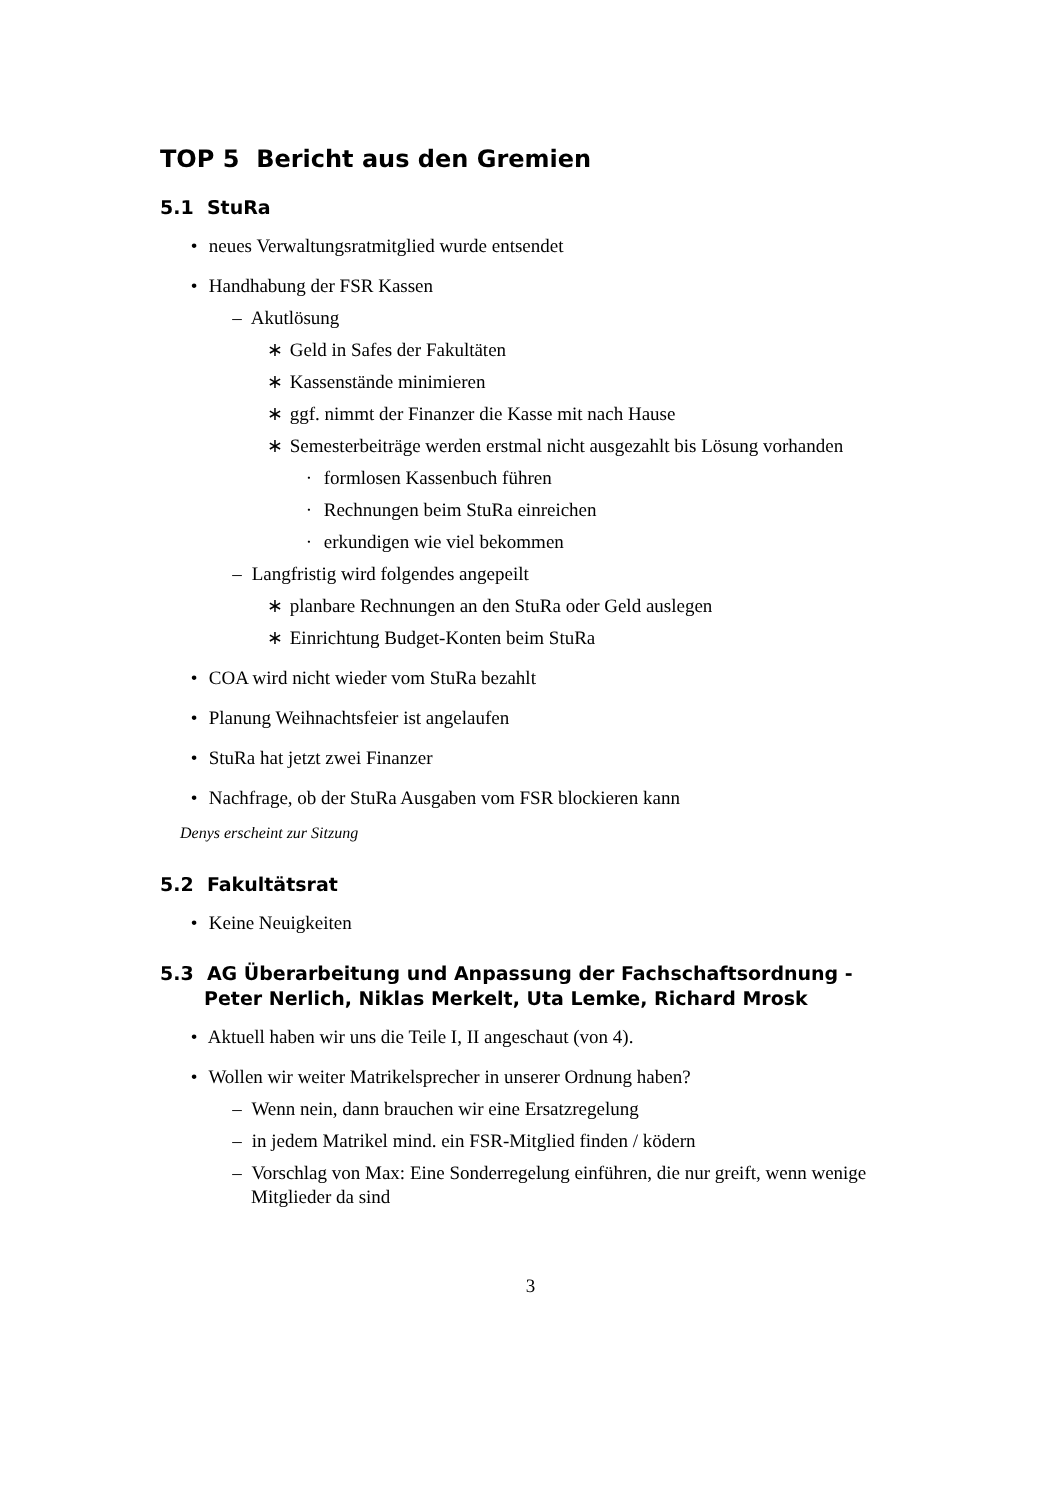TOP 5 Bericht aus den Gremien
5.1 StuRa
• neues Verwaltungsratmitglied wurde entsendet
• Handhabung der FSR Kassen
– Akutlösung
∗ Geld in Safes der Fakultäten
∗ Kassenstände minimieren
∗ ggf. nimmt der Finanzer die Kasse mit nach Hause
∗ Semesterbeiträge werden erstmal nicht ausgezahlt bis Lösung vorhanden
· formlosen Kassenbuch führen
· Rechnungen beim StuRa einreichen
· erkundigen wie viel bekommen
– Langfristig wird folgendes angepeilt
∗ planbare Rechnungen an den StuRa oder Geld auslegen
∗ Einrichtung Budget-Konten beim StuRa
• COA wird nicht wieder vom StuRa bezahlt
• Planung Weihnachtsfeier ist angelaufen
• StuRa hat jetzt zwei Finanzer
• Nachfrage, ob der StuRa Ausgaben vom FSR blockieren kann
Denys erscheint zur Sitzung
5.2 Fakultätsrat
• Keine Neuigkeiten
5.3 AG Überarbeitung und Anpassung der Fachschaftsordnung - Peter Nerlich, Niklas Merkelt, Uta Lemke, Richard Mrosk
• Aktuell haben wir uns die Teile I, II angeschaut (von 4).
• Wollen wir weiter Matrikelsprecher in unserer Ordnung haben?
– Wenn nein, dann brauchen wir eine Ersatzregelung
– in jedem Matrikel mind. ein FSR-Mitglied finden / ködern
– Vorschlag von Max: Eine Sonderregelung einführen, die nur greift, wenn wenige Mitglieder da sind
3